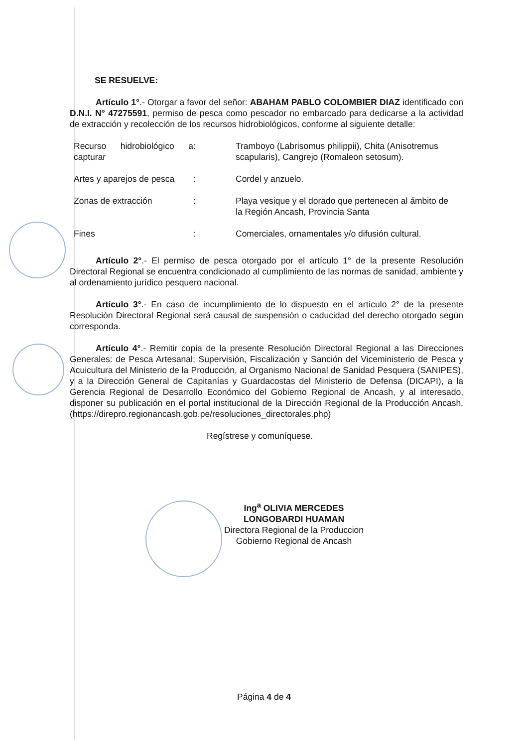SE RESUELVE:
Artículo 1°.- Otorgar a favor del señor: ABAHAM PABLO COLOMBIER DIAZ identificado con D.N.I. N° 47275591, permiso de pesca como pescador no embarcado para dedicarse a la actividad de extracción y recolección de los recursos hidrobiológicos, conforme al siguiente detalle:
| Recurso hidrobiológico a capturar | : | Tramboyo (Labrisomus philippii), Chita (Anisotremus scapularis), Cangrejo (Romaleon setosum). |
| Artes y aparejos de pesca | : | Cordel y anzuelo. |
| Zonas de extracción | : | Playa vesique y el dorado que pertenecen al ámbito de la Región Ancash, Provincia Santa |
| Fines | : | Comerciales, ornamentales y/o difusión cultural. |
Artículo 2°.- El permiso de pesca otorgado por el artículo 1° de la presente Resolución Directoral Regional se encuentra condicionado al cumplimiento de las normas de sanidad, ambiente y al ordenamiento jurídico pesquero nacional.
Artículo 3°.- En caso de incumplimiento de lo dispuesto en el artículo 2° de la presente Resolución Directoral Regional será causal de suspensión o caducidad del derecho otorgado según corresponda.
Artículo 4°.- Remitir copia de la presente Resolución Directoral Regional a las Direcciones Generales: de Pesca Artesanal; Supervisión, Fiscalización y Sanción del Viceministerio de Pesca y Acuicultura del Ministerio de la Producción, al Organismo Nacional de Sanidad Pesquera (SANIPES), y a la Dirección General de Capitanías y Guardacostas del Ministerio de Defensa (DICAPI), a la Gerencia Regional de Desarrollo Económico del Gobierno Regional de Ancash, y al interesado, disponer su publicación en el portal institucional de la Dirección Regional de la Producción Ancash. (https://direpro.regionancash.gob.pe/resoluciones_directorales.php)
Regístrese y comuníquese.
Ing<sup>a</sup> OLIVIA MERCEDES LONGOBARDI HUAMAN
Directora Regional de la Produccion
Gobierno Regional de Ancash
Página 4 de 4